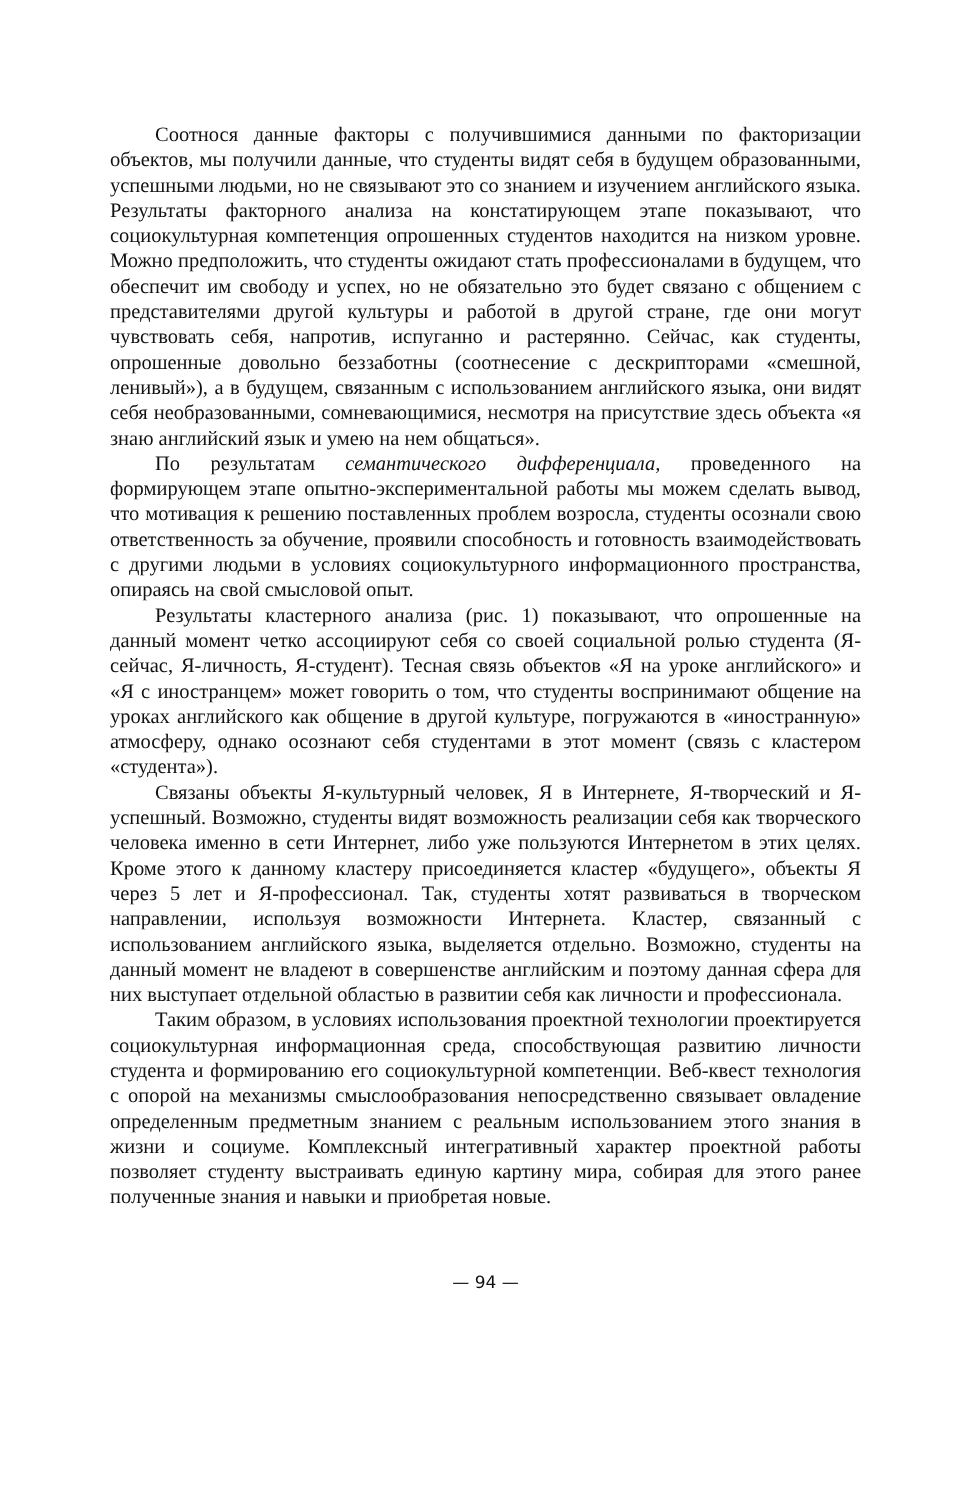Соотнося данные факторы с получившимися данными по факторизации объектов, мы получили данные, что студенты видят себя в будущем образованными, успешными людьми, но не связывают это со знанием и изучением английского языка. Результаты факторного анализа на констатирующем этапе показывают, что социокультурная компетенция опрошенных студентов находится на низком уровне. Можно предположить, что студенты ожидают стать профессионалами в будущем, что обеспечит им свободу и успех, но не обязательно это будет связано с общением с представителями другой культуры и работой в другой стране, где они могут чувствовать себя, напротив, испуганно и растерянно. Сейчас, как студенты, опрошенные довольно беззаботны (соотнесение с дескрипторами «смешной, ленивый»), а в будущем, связанным с использованием английского языка, они видят себя необразованными, сомневающимися, несмотря на присутствие здесь объекта «я знаю английский язык и умею на нем общаться».
По результатам семантического дифференциала, проведенного на формирующем этапе опытно-экспериментальной работы мы можем сделать вывод, что мотивация к решению поставленных проблем возросла, студенты осознали свою ответственность за обучение, проявили способность и готовность взаимодействовать с другими людьми в условиях социокультурного информационного пространства, опираясь на свой смысловой опыт.
Результаты кластерного анализа (рис. 1) показывают, что опрошенные на данный момент четко ассоциируют себя со своей социальной ролью студента (Я-сейчас, Я-личность, Я-студент). Тесная связь объектов «Я на уроке английского» и «Я с иностранцем» может говорить о том, что студенты воспринимают общение на уроках английского как общение в другой культуре, погружаются в «иностранную» атмосферу, однако осознают себя студентами в этот момент (связь с кластером «студента»).
Связаны объекты Я-культурный человек, Я в Интернете, Я-творческий и Я-успешный. Возможно, студенты видят возможность реализации себя как творческого человека именно в сети Интернет, либо уже пользуются Интернетом в этих целях. Кроме этого к данному кластеру присоединяется кластер «будущего», объекты Я через 5 лет и Я-профессионал. Так, студенты хотят развиваться в творческом направлении, используя возможности Интернета. Кластер, связанный с использованием английского языка, выделяется отдельно. Возможно, студенты на данный момент не владеют в совершенстве английским и поэтому данная сфера для них выступает отдельной областью в развитии себя как личности и профессионала.
Таким образом, в условиях использования проектной технологии проектируется социокультурная информационная среда, способствующая развитию личности студента и формированию его социокультурной компетенции. Веб-квест технология с опорой на механизмы смыслообразования непосредственно связывает овладение определенным предметным знанием с реальным использованием этого знания в жизни и социуме. Комплексный интегративный характер проектной работы позволяет студенту выстраивать единую картину мира, собирая для этого ранее полученные знания и навыки и приобретая новые.
— 94 —